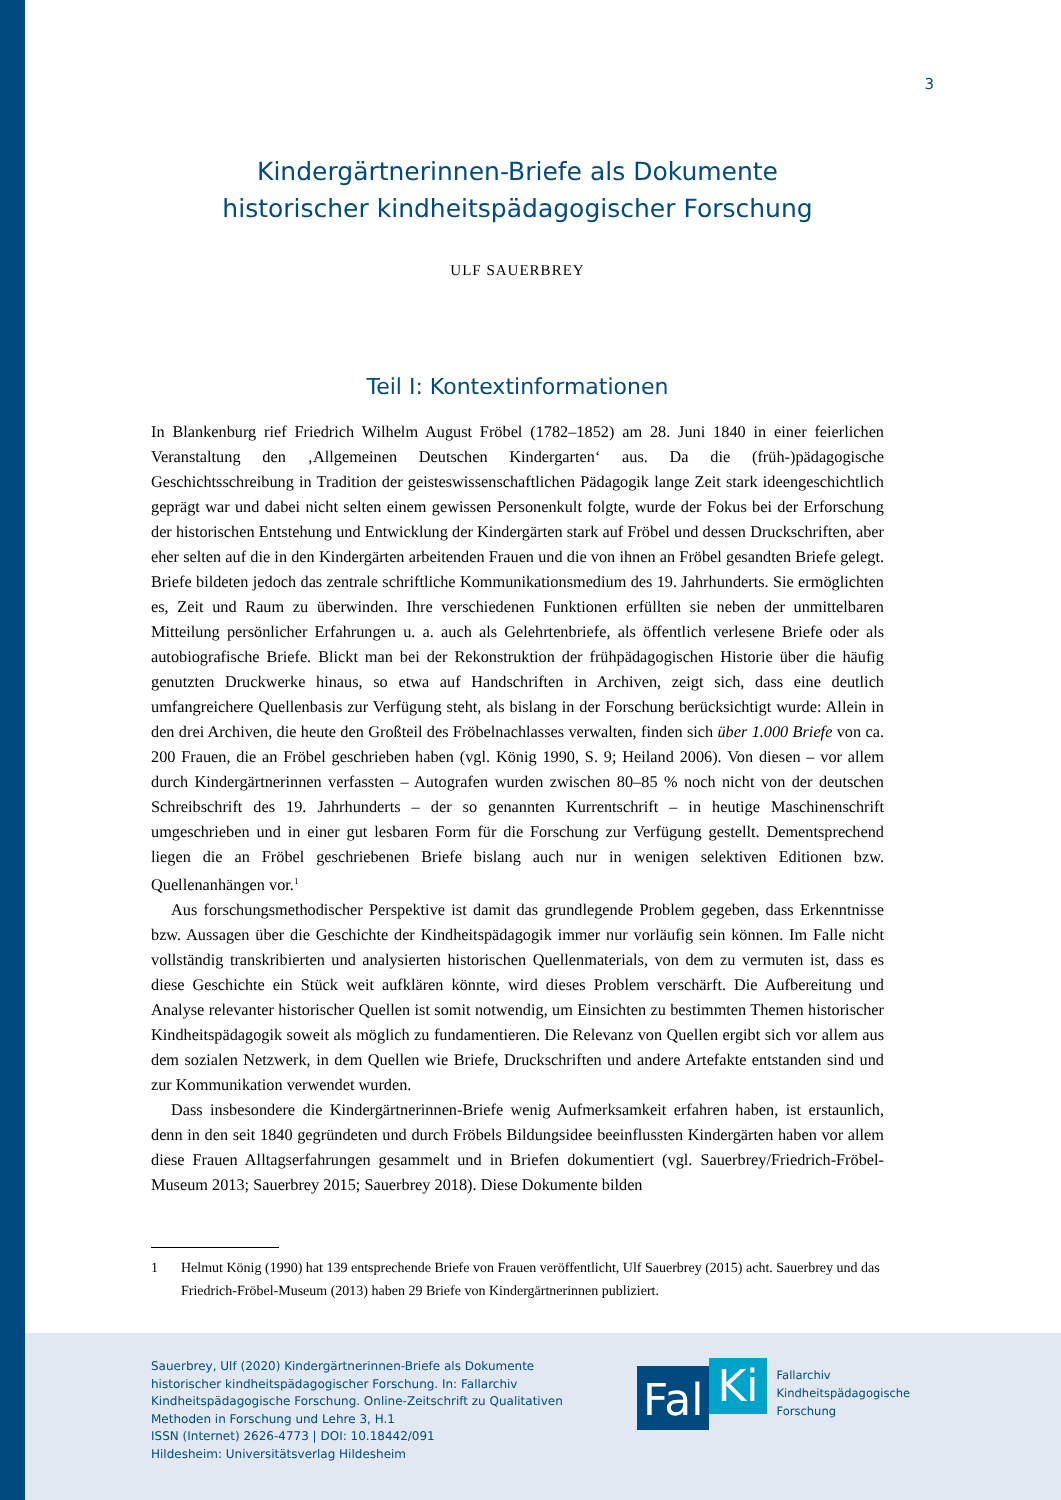3
Kindergärtnerinnen-Briefe als Dokumente
historischer kindheitspädagogischer Forschung
ULF SAUERBREY
Teil I: Kontextinformationen
In Blankenburg rief Friedrich Wilhelm August Fröbel (1782–1852) am 28. Juni 1840 in einer feierlichen Veranstaltung den ‚Allgemeinen Deutschen Kindergarten‘ aus. Da die (früh-)pädagogische Geschichtsschreibung in Tradition der geisteswissenschaftlichen Pädagogik lange Zeit stark ideengeschichtlich geprägt war und dabei nicht selten einem gewissen Personenkult folgte, wurde der Fokus bei der Erforschung der historischen Entstehung und Entwicklung der Kindergärten stark auf Fröbel und dessen Druckschriften, aber eher selten auf die in den Kindergärten arbeitenden Frauen und die von ihnen an Fröbel gesandten Briefe gelegt. Briefe bildeten jedoch das zentrale schriftliche Kommunikationsmedium des 19. Jahrhunderts. Sie ermöglichten es, Zeit und Raum zu überwinden. Ihre verschiedenen Funktionen erfüllten sie neben der unmittelbaren Mitteilung persönlicher Erfahrungen u. a. auch als Gelehrtenbriefe, als öffentlich verlesene Briefe oder als autobiografische Briefe. Blickt man bei der Rekonstruktion der frühpädagogischen Historie über die häufig genutzten Druckwerke hinaus, so etwa auf Handschriften in Archiven, zeigt sich, dass eine deutlich umfangreichere Quellenbasis zur Verfügung steht, als bislang in der Forschung berücksichtigt wurde: Allein in den drei Archiven, die heute den Großteil des Fröbelnachlasses verwalten, finden sich über 1.000 Briefe von ca. 200 Frauen, die an Fröbel geschrieben haben (vgl. König 1990, S. 9; Heiland 2006). Von diesen – vor allem durch Kindergärtnerinnen verfassten – Autografen wurden zwischen 80–85 % noch nicht von der deutschen Schreibschrift des 19. Jahrhunderts – der so genannten Kurrentschrift – in heutige Maschinenschrift umgeschrieben und in einer gut lesbaren Form für die Forschung zur Verfügung gestellt. Dementsprechend liegen die an Fröbel geschriebenen Briefe bislang auch nur in wenigen selektiven Editionen bzw. Quellenanhängen vor.<sup>1</sup>
Aus forschungsmethodischer Perspektive ist damit das grundlegende Problem gegeben, dass Erkenntnisse bzw. Aussagen über die Geschichte der Kindheitspädagogik immer nur vorläufig sein können. Im Falle nicht vollständig transkribierten und analysierten historischen Quellenmaterials, von dem zu vermuten ist, dass es diese Geschichte ein Stück weit aufklären könnte, wird dieses Problem verschärft. Die Aufbereitung und Analyse relevanter historischer Quellen ist somit notwendig, um Einsichten zu bestimmten Themen historischer Kindheitspädagogik soweit als möglich zu fundamentieren. Die Relevanz von Quellen ergibt sich vor allem aus dem sozialen Netzwerk, in dem Quellen wie Briefe, Druckschriften und andere Artefakte entstanden sind und zur Kommunikation verwendet wurden.
Dass insbesondere die Kindergärtnerinnen-Briefe wenig Aufmerksamkeit erfahren haben, ist erstaunlich, denn in den seit 1840 gegründeten und durch Fröbels Bildungsidee beeinflussten Kindergärten haben vor allem diese Frauen Alltagserfahrungen gesammelt und in Briefen dokumentiert (vgl. Sauerbrey/Friedrich-Fröbel-Museum 2013; Sauerbrey 2015; Sauerbrey 2018). Diese Dokumente bilden
1 Helmut König (1990) hat 139 entsprechende Briefe von Frauen veröffentlicht, Ulf Sauerbrey (2015) acht. Sauerbrey und das Friedrich-Fröbel-Museum (2013) haben 29 Briefe von Kindergärtnerinnen publiziert.
Sauerbrey, Ulf (2020) Kindergärtnerinnen-Briefe als Dokumente historischer kindheitspädagogischer Forschung. In: Fallarchiv Kindheitspädagogische Forschung. Online-Zeitschrift zu Qualitativen Methoden in Forschung und Lehre 3, H.1
ISSN (Internet) 2626-4773 | DOI: 10.18442/091
Hildesheim: Universitätsverlag Hildesheim
Fal
Ki
Fallarchiv
Kindheitspädagogische
Forschung